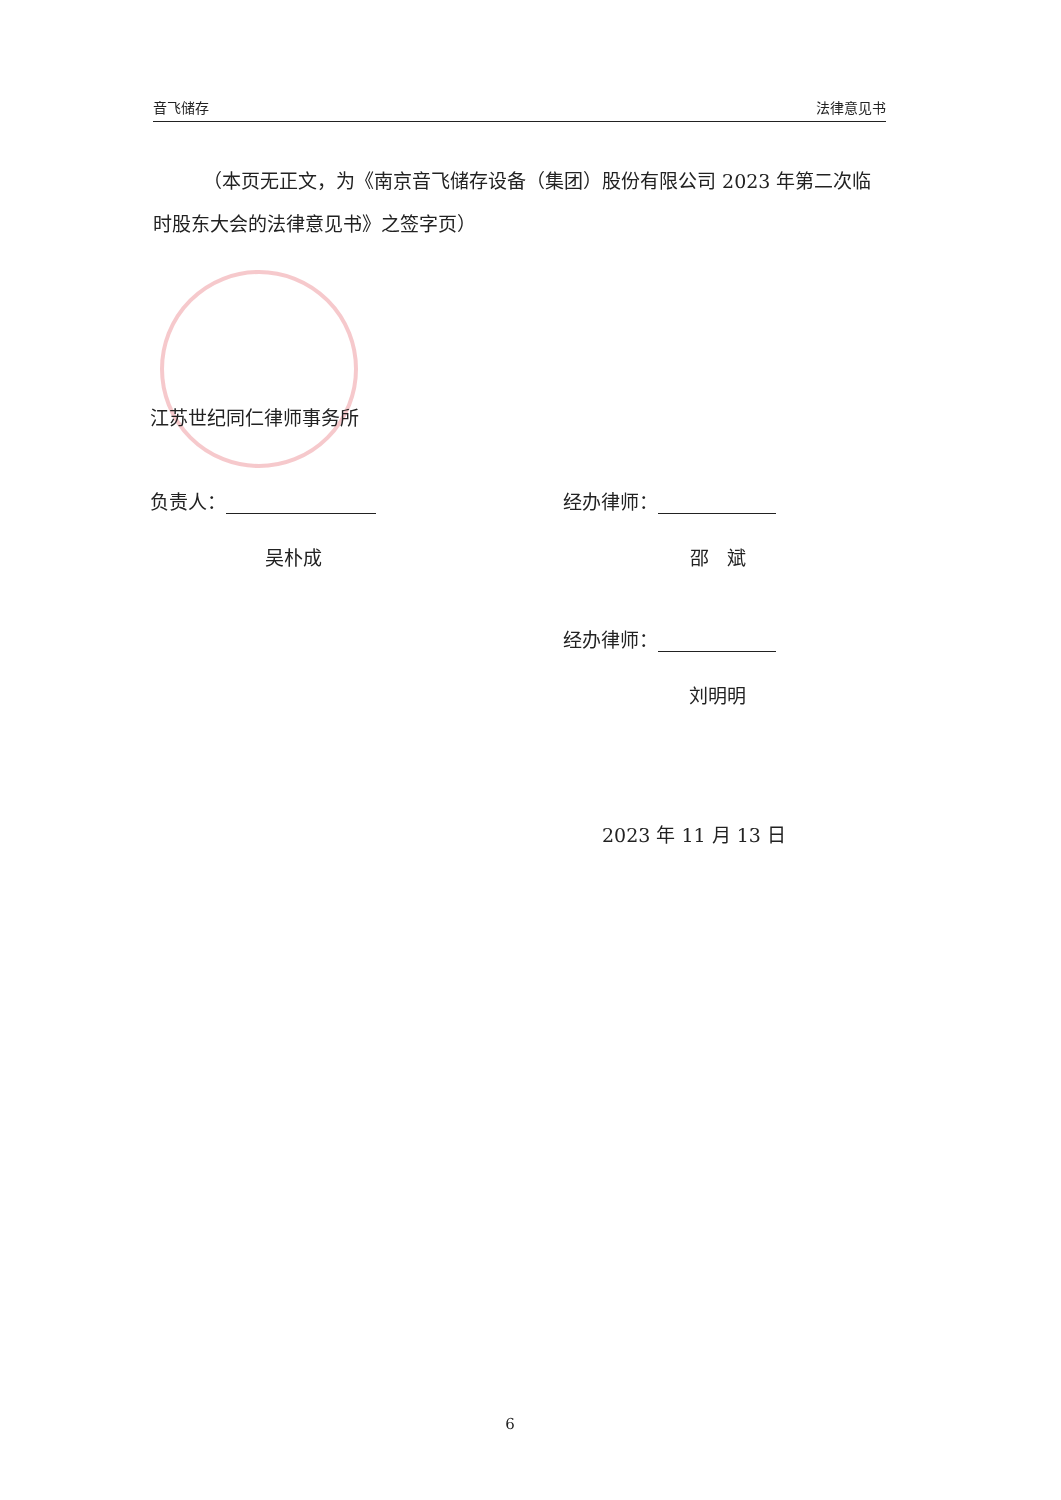音飞储存 法律意见书
（本页无正文，为《南京音飞储存设备（集团）股份有限公司 2023 年第二次临时股东大会的法律意见书》之签字页）
江苏世纪同仁律师事务所
负责人：
吴朴成
经办律师：
邵 斌
经办律师：
刘明明
2023 年 11 月 13 日
6